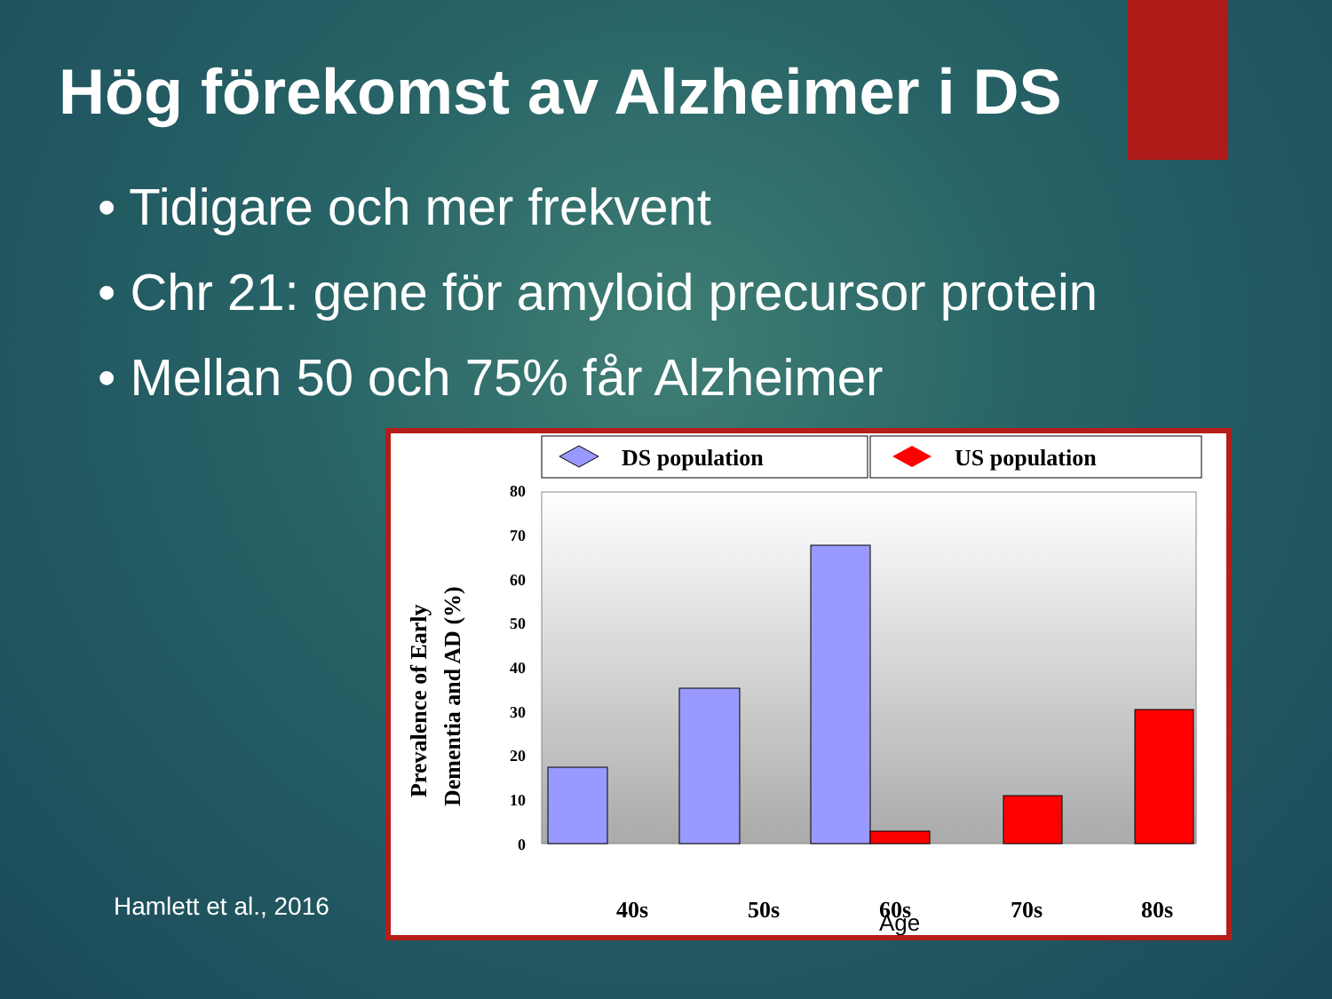Hög förekomst av Alzheimer i DS
• Tidigare och mer frekvent
• Chr 21: gene för amyloid precursor protein
• Mellan 50 och 75% får Alzheimer
Hamlett et al., 2016
DS population
US population
80
70
60
50
40
30
20
10
0
40s
50s
60s
70s
80s
Age
Prevalence of Early
Dementia and AD (%)